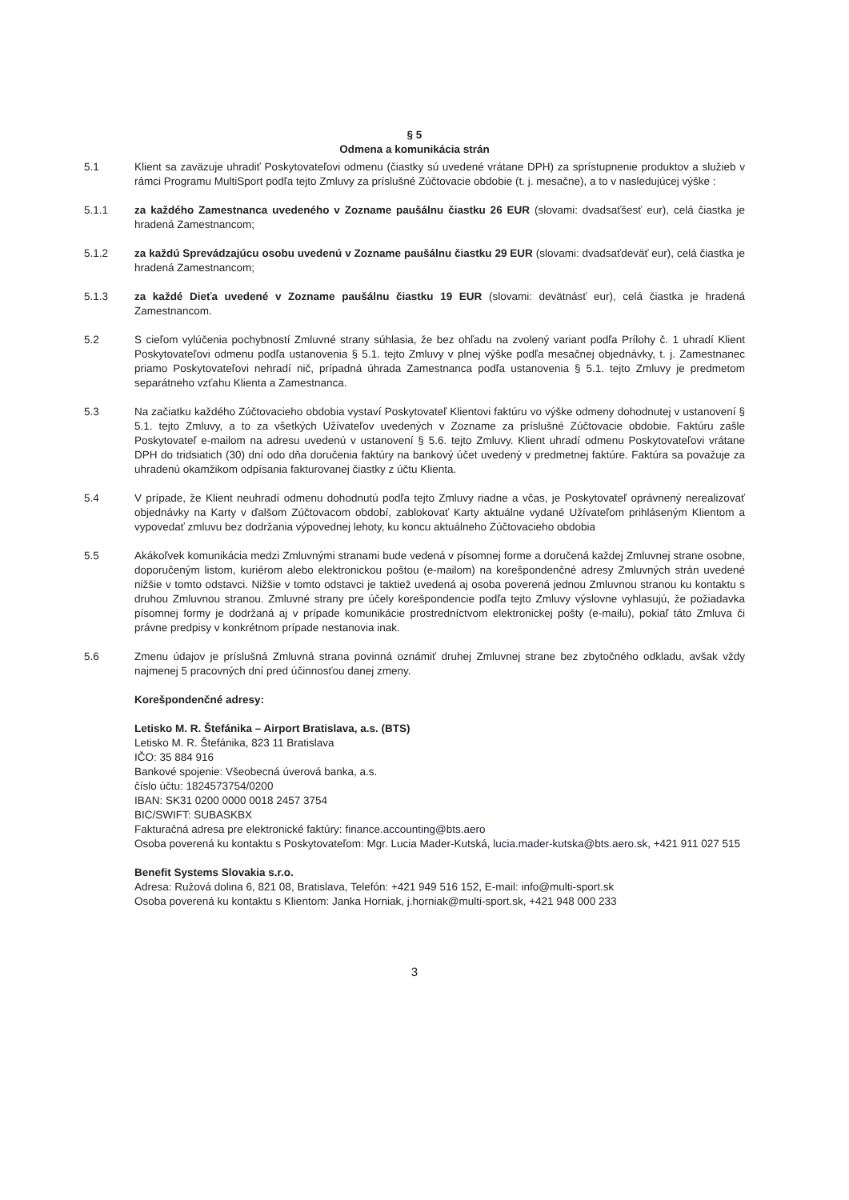§ 5
Odmena a komunikácia strán
5.1 Klient sa zaväzuje uhradiť Poskytovateľovi odmenu (čiastky sú uvedené vrátane DPH) za sprístupnenie produktov a služieb v rámci Programu MultiSport podľa tejto Zmluvy za príslušné Zúčtovacie obdobie (t. j. mesačne), a to v nasledujúcej výške :
5.1.1 za každého Zamestnanca uvedeného v Zozname paušálnu čiastku 26 EUR (slovami: dvadsaťšesť eur), celá čiastka je hradená Zamestnancom;
5.1.2 za každú Sprevádzajúcu osobu uvedenú v Zozname paušálnu čiastku 29 EUR (slovami: dvadsaťdeväť eur), celá čiastka je hradená Zamestnancom;
5.1.3 za každé Dieťa uvedené v Zozname paušálnu čiastku 19 EUR (slovami: devätnásť eur), celá čiastka je hradená Zamestnancom.
5.2 S cieľom vylúčenia pochybností Zmluvné strany súhlasia, že bez ohľadu na zvolený variant podľa Prílohy č. 1 uhradí Klient Poskytovateľovi odmenu podľa ustanovenia § 5.1. tejto Zmluvy v plnej výške podľa mesačnej objednávky, t. j. Zamestnanec priamo Poskytovateľovi nehradí nič, prípadná úhrada Zamestnanca podľa ustanovenia § 5.1. tejto Zmluvy je predmetom separátneho vzťahu Klienta a Zamestnanca.
5.3 Na začiatku každého Zúčtovacieho obdobia vystaví Poskytovateľ Klientovi faktúru vo výške odmeny dohodnutej v ustanovení § 5.1. tejto Zmluvy, a to za všetkých Užívateľov uvedených v Zozname za príslušné Zúčtovacie obdobie. Faktúru zašle Poskytovateľ e-mailom na adresu uvedenú v ustanovení § 5.6. tejto Zmluvy. Klient uhradí odmenu Poskytovateľovi vrátane DPH do tridsiatich (30) dní odo dňa doručenia faktúry na bankový účet uvedený v predmetnej faktúre. Faktúra sa považuje za uhradenú okamžikom odpísania fakturovanej čiastky z účtu Klienta.
5.4 V prípade, že Klient neuhradí odmenu dohodnutú podľa tejto Zmluvy riadne a včas, je Poskytovateľ oprávnený nerealizovať objednávky na Karty v ďalšom Zúčtovacom období, zablokovať Karty aktuálne vydané Užívateľom prihláseným Klientom a vypovedať zmluvu bez dodržania výpovednej lehoty, ku koncu aktuálneho Zúčtovacieho obdobia
5.5 Akákoľvek komunikácia medzi Zmluvnými stranami bude vedená v písomnej forme a doručená každej Zmluvnej strane osobne, doporučeným listom, kuriérom alebo elektronickou poštou (e-mailom) na korešpondenčné adresy Zmluvných strán uvedené nižšie v tomto odstavci. Nižšie v tomto odstavci je taktiež uvedená aj osoba poverená jednou Zmluvnou stranou ku kontaktu s druhou Zmluvnou stranou. Zmluvné strany pre účely korešpondencie podľa tejto Zmluvy výslovne vyhlasujú, že požiadavka písomnej formy je dodržaná aj v prípade komunikácie prostredníctvom elektronickej pošty (e-mailu), pokiaľ táto Zmluva či právne predpisy v konkrétnom prípade nestanovia inak.
5.6 Zmenu údajov je príslušná Zmluvná strana povinná oznámiť druhej Zmluvnej strane bez zbytočného odkladu, avšak vždy najmenej 5 pracovných dní pred účinnosťou danej zmeny.
Korešpondenčné adresy:
Letisko M. R. Štefánika – Airport Bratislava, a.s. (BTS)
Letisko M. R. Štefánika, 823 11 Bratislava
IČO: 35 884 916
Bankové spojenie: Všeobecná úverová banka, a.s.
číslo účtu: 1824573754/0200
IBAN: SK31 0200 0000 0018 2457 3754
BIC/SWIFT: SUBASKBX
Fakturačná adresa pre elektronické faktúry: finance.accounting@bts.aero
Osoba poverená ku kontaktu s Poskytovateľom: Mgr. Lucia Mader-Kutská, lucia.mader-kutska@bts.aero.sk, +421 911 027 515
Benefit Systems Slovakia s.r.o.
Adresa: Ružová dolina 6, 821 08, Bratislava, Telefón: +421 949 516 152, E-mail: info@multi-sport.sk
Osoba poverená ku kontaktu s Klientom: Janka Horniak, j.horniak@multi-sport.sk, +421 948 000 233
3